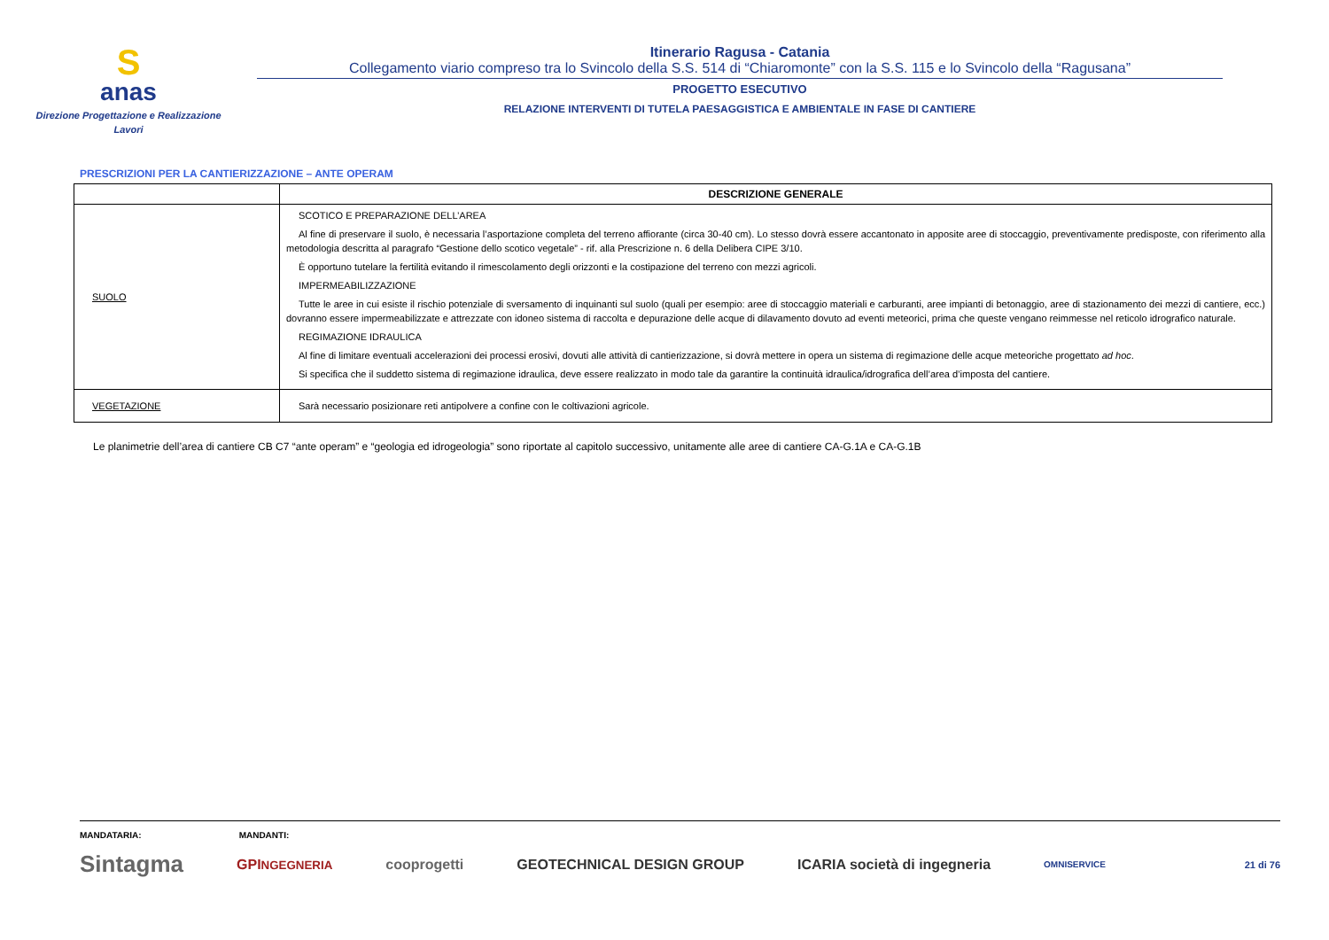S
anas
Direzione Progettazione e Realizzazione
Lavori
Itinerario Ragusa - Catania
Collegamento viario compreso tra lo Svincolo della S.S. 514 di “Chiaromonte” con la S.S. 115 e lo Svincolo della “Ragusana”
PROGETTO ESECUTIVO
RELAZIONE INTERVENTI DI TUTELA PAESAGGISTICA E AMBIENTALE IN FASE DI CANTIERE
PRESCRIZIONI PER LA CANTIERIZZAZIONE – ANTE OPERAM
| | DESCRIZIONE GENERALE |
| --- | --- |
| SUOLO | SCOTICO E PREPARAZIONE DELL’AREA Al fine di preservare il suolo, è necessaria l’asportazione completa del terreno affiorante (circa 30-40 cm). Lo stesso dovrà essere accantonato in apposite aree di stoccaggio, preventivamente predisposte, con riferimento alla metodologia descritta al paragrafo “Gestione dello scotico vegetale” - rif. alla Prescrizione n. 6 della Delibera CIPE 3/10. È opportuno tutelare la fertilità evitando il rimescolamento degli orizzonti e la costipazione del terreno con mezzi agricoli. IMPERMEABILIZZAZIONE Tutte le aree in cui esiste il rischio potenziale di sversamento di inquinanti sul suolo (quali per esempio: aree di stoccaggio materiali e carburanti, aree impianti di betonaggio, aree di stazionamento dei mezzi di cantiere, ecc.) dovranno essere impermeabilizzate e attrezzate con idoneo sistema di raccolta e depurazione delle acque di dilavamento dovuto ad eventi meteorici, prima che queste vengano reimmesse nel reticolo idrografico naturale. REGIMAZIONE IDRAULICA Al fine di limitare eventuali accelerazioni dei processi erosivi, dovuti alle attività di cantierizzazione, si dovrà mettere in opera un sistema di regimazione delle acque meteoriche progettato ad hoc . Si specifica che il suddetto sistema di regimazione idraulica, deve essere realizzato in modo tale da garantire la continuità idraulica/idrografica dell’area d’imposta del cantiere. |
| VEGETAZIONE | Sarà necessario posizionare reti antipolvere a confine con le coltivazioni agricole. |
Le planimetrie dell’area di cantiere CB C7 “ante operam” e “geologia ed idrogeologia” sono riportate al capitolo successivo, unitamente alle aree di cantiere CA-G.1A e CA-G.1B
MANDATARIA: MANDANTI:
Sintagma GPINGEGNERIA cooprogetti GEOTECHNICAL DESIGN GROUP ICARIA società di ingegneria OMNISERVICE 21 di 76